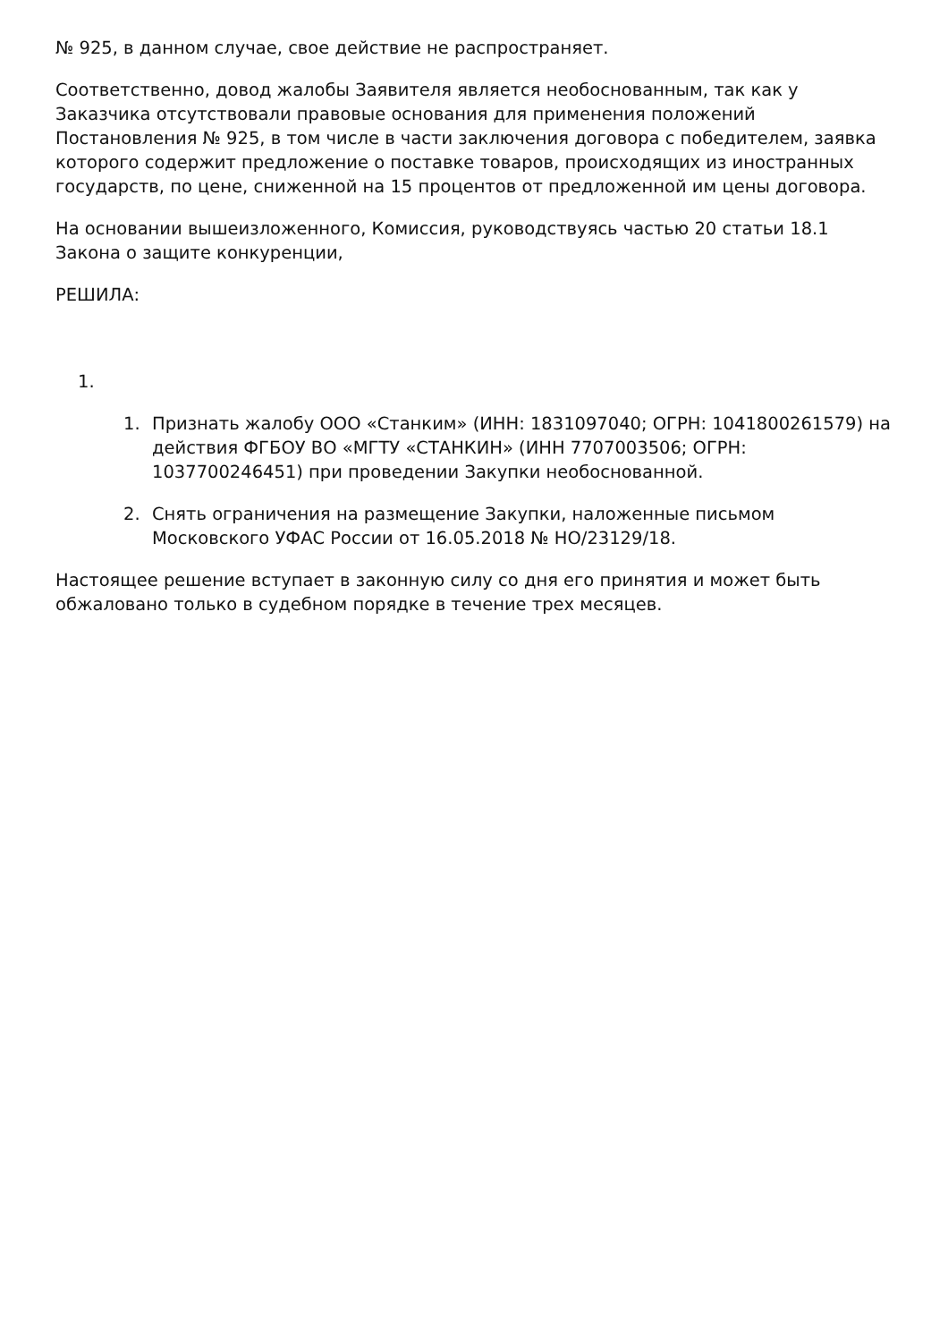№ 925, в данном случае, свое действие не распространяет.
Соответственно, довод жалобы Заявителя является необоснованным, так как у Заказчика отсутствовали правовые основания для применения положений Постановления № 925, в том числе в части заключения договора с победителем, заявка которого содержит предложение о поставке товаров, происходящих из иностранных государств, по цене, сниженной на 15 процентов от предложенной им цены договора.
На основании вышеизложенного, Комиссия, руководствуясь частью 20 статьи 18.1 Закона о защите конкуренции,
РЕШИЛА:
1.
1. Признать жалобу ООО «Станким» (ИНН: 1831097040; ОГРН: 1041800261579) на действия ФГБОУ ВО «МГТУ «СТАНКИН» (ИНН 7707003506; ОГРН: 1037700246451) при проведении Закупки необоснованной.
2. Снять ограничения на размещение Закупки, наложенные письмом Московского УФАС России от 16.05.2018 № НО/23129/18.
Настоящее решение вступает в законную силу со дня его принятия и может быть обжаловано только в судебном порядке в течение трех месяцев.